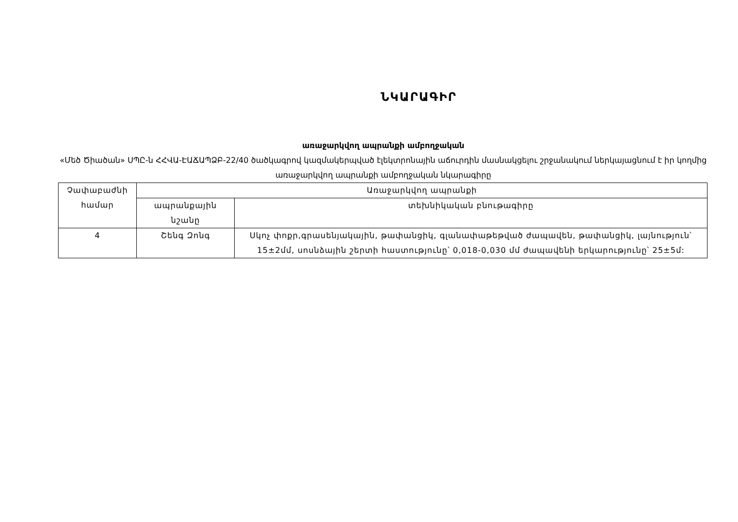ՆԿԱՐԱԳԻՐ
առաջարկվող ապրանքի ամբողջական
«Մեծ Ծիածան» ՍՊԸ-ն ՀՀՎԱ-ԷԱՃԱՊՁԲ-22/40 ծածկագրով կազմակերպված էլեկտրոնային աճուրդին մասնակցելու շրջանակում ներկայացնում է իր կողմից առաջարկվող ապրանքի ամբողջական նկարագիրը
| Չափաբաժնի համար | Առաջարկվող ապրանքի | |
| | ապրանքային նշանը | տեխնիկական բնութագիրը |
| 4 | Շենգ Զոնգ | Սկոչ փոքր,գրասենյակային, թափանցիկ, գլանափաթեթված ժապավեն, թափանցիկ, լայնություն՝ 15±2մմ, սոսնձային շերտի հաստությունը՝ 0,018-0,030 մմ ժապավենի երկարությունը՝ 25±5մ: |